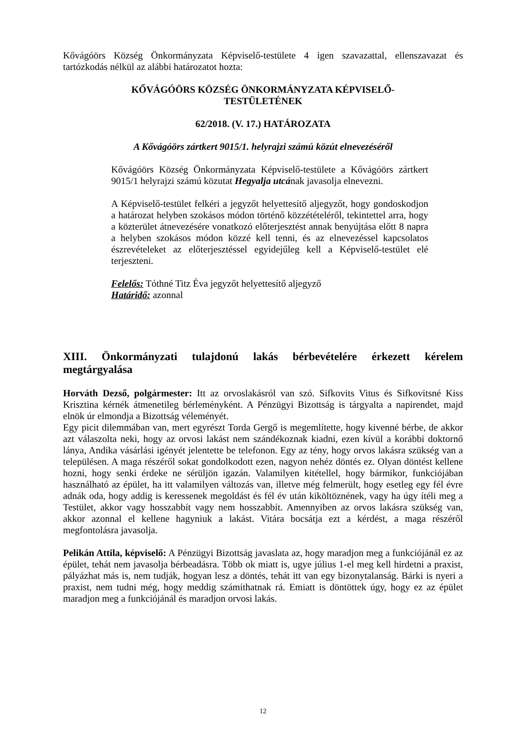Kővágóörs Község Önkormányzata Képviselő-testülete 4 igen szavazattal, ellenszavazat és tartózkodás nélkül az alábbi határozatot hozta:
KŐVÁGÓÖRS KÖZSÉG ÖNKORMÁNYZATA KÉPVISELŐ-
TESTÜLETÉNEK
62/2018. (V. 17.) HATÁROZATA
A Kővágóörs zártkert 9015/1. helyrajzi számú közút elnevezéséről
Kővágóörs Község Önkormányzata Képviselő-testülete a Kővágóörs zártkert 9015/1 helyrajzi számú közutat Hegyalja utcának javasolja elnevezni.
A Képviselő-testület felkéri a jegyzőt helyettesítő aljegyzőt, hogy gondoskodjon a határozat helyben szokásos módon történő közzétételéről, tekintettel arra, hogy a közterület átnevezésére vonatkozó előterjesztést annak benyújtása előtt 8 napra a helyben szokásos módon közzé kell tenni, és az elnevezéssel kapcsolatos észrevételeket az előterjesztéssel egyidejűleg kell a Képviselő-testület elé terjeszteni.
Felelős: Tóthné Titz Éva jegyzőt helyettesítő aljegyző
Határidő: azonnal
XIII. Önkormányzati tulajdonú lakás bérbevételére érkezett kérelem megtárgyalása
Horváth Dezső, polgármester: Itt az orvoslakásról van szó. Sifkovits Vitus és Sifkovitsné Kiss Krisztina kérnék átmenetileg bérleményként. A Pénzügyi Bizottság is tárgyalta a napirendet, majd elnök úr elmondja a Bizottság véleményét.
Egy picit dilemmában van, mert egyrészt Torda Gergő is megemlítette, hogy kivenné bérbe, de akkor azt válaszolta neki, hogy az orvosi lakást nem szándékoznak kiadni, ezen kívül a korábbi doktornő lánya, Andika vásárlási igényét jelentette be telefonon. Egy az tény, hogy orvos lakásra szükség van a településen. A maga részéről sokat gondolkodott ezen, nagyon nehéz döntés ez. Olyan döntést kellene hozni, hogy senki érdeke ne sérüljön igazán. Valamilyen kitétellel, hogy bármikor, funkciójában használható az épület, ha itt valamilyen változás van, illetve még felmerült, hogy esetleg egy fél évre adnák oda, hogy addig is keressenek megoldást és fél év után kiköltöznének, vagy ha úgy ítéli meg a Testület, akkor vagy hosszabbít vagy nem hosszabbít. Amennyiben az orvos lakásra szükség van, akkor azonnal el kellene hagyniuk a lakást. Vitára bocsátja ezt a kérdést, a maga részéről megfontolásra javasolja.
Pelikán Attila, képviselő: A Pénzügyi Bizottság javaslata az, hogy maradjon meg a funkciójánál ez az épület, tehát nem javasolja bérbeadásra. Több ok miatt is, ugye július 1-el meg kell hirdetni a praxist, pályázhat más is, nem tudják, hogyan lesz a döntés, tehát itt van egy bizonytalanság. Bárki is nyeri a praxist, nem tudni még, hogy meddig számíthatnak rá. Emiatt is döntöttek úgy, hogy ez az épület maradjon meg a funkciójánál és maradjon orvosi lakás.
12